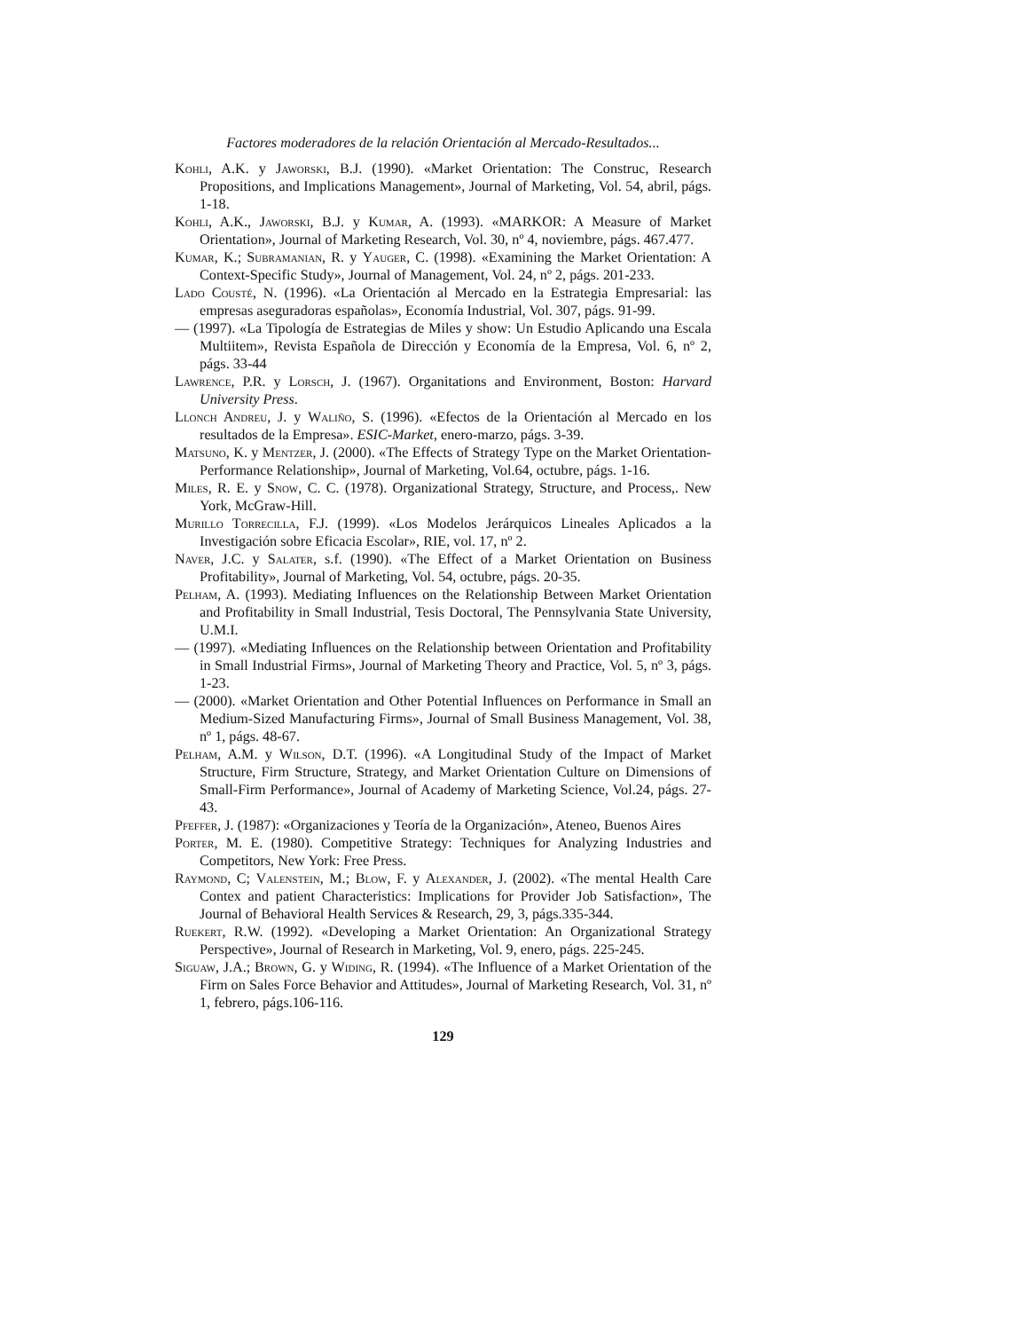Factores moderadores de la relación Orientación al Mercado-Resultados...
Kohli, A.K. y Jaworski, B.J. (1990). «Market Orientation: The Construc, Research Propositions, and Implications Management», Journal of Marketing, Vol. 54, abril, págs. 1-18.
Kohli, A.K., Jaworski, B.J. y Kumar, A. (1993). «MARKOR: A Measure of Market Orientation», Journal of Marketing Research, Vol. 30, nº 4, noviembre, págs. 467.477.
Kumar, K.; Subramanian, R. y Yauger, C. (1998). «Examining the Market Orientation: A Context-Specific Study», Journal of Management, Vol. 24, nº 2, págs. 201-233.
Lado Cousté, N. (1996). «La Orientación al Mercado en la Estrategia Empresarial: las empresas aseguradoras españolas», Economía Industrial, Vol. 307, págs. 91-99.
— (1997). «La Tipología de Estrategias de Miles y show: Un Estudio Aplicando una Escala Multiitem», Revista Española de Dirección y Economía de la Empresa, Vol. 6, nº 2, págs. 33-44
Lawrence, P.R. y Lorsch, J. (1967). Organitations and Environment, Boston: Harvard University Press.
Llonch Andreu, J. y Waliño, S. (1996). «Efectos de la Orientación al Mercado en los resultados de la Empresa». ESIC-Market, enero-marzo, págs. 3-39.
Matsuno, K. y Mentzer, J. (2000). «The Effects of Strategy Type on the Market Orientation-Performance Relationship», Journal of Marketing, Vol.64, octubre, págs. 1-16.
Miles, R. E. y Snow, C. C. (1978). Organizational Strategy, Structure, and Process,. New York, McGraw-Hill.
Murillo Torrecilla, F.J. (1999). «Los Modelos Jerárquicos Lineales Aplicados a la Investigación sobre Eficacia Escolar», RIE, vol. 17, nº 2.
Naver, J.C. y Salater, s.f. (1990). «The Effect of a Market Orientation on Business Profitability», Journal of Marketing, Vol. 54, octubre, págs. 20-35.
Pelham, A. (1993). Mediating Influences on the Relationship Between Market Orientation and Profitability in Small Industrial, Tesis Doctoral, The Pennsylvania State University, U.M.I.
— (1997). «Mediating Influences on the Relationship between Orientation and Profitability in Small Industrial Firms», Journal of Marketing Theory and Practice, Vol. 5, nº 3, págs. 1-23.
— (2000). «Market Orientation and Other Potential Influences on Performance in Small an Medium-Sized Manufacturing Firms», Journal of Small Business Management, Vol. 38, nº 1, págs. 48-67.
Pelham, A.M. y Wilson, D.T. (1996). «A Longitudinal Study of the Impact of Market Structure, Firm Structure, Strategy, and Market Orientation Culture on Dimensions of Small-Firm Performance», Journal of Academy of Marketing Science, Vol.24, págs. 27-43.
Pfeffer, J. (1987): «Organizaciones y Teoría de la Organización», Ateneo, Buenos Aires
Porter, M. E. (1980). Competitive Strategy: Techniques for Analyzing Industries and Competitors, New York: Free Press.
Raymond, C; Valenstein, M.; Blow, F. y Alexander, J. (2002). «The mental Health Care Contex and patient Characteristics: Implications for Provider Job Satisfaction», The Journal of Behavioral Health Services & Research, 29, 3, págs.335-344.
Ruekert, R.W. (1992). «Developing a Market Orientation: An Organizational Strategy Perspective», Journal of Research in Marketing, Vol. 9, enero, págs. 225-245.
Siguaw, J.A.; Brown, G. y Widing, R. (1994). «The Influence of a Market Orientation of the Firm on Sales Force Behavior and Attitudes», Journal of Marketing Research, Vol. 31, nº 1, febrero, págs.106-116.
129